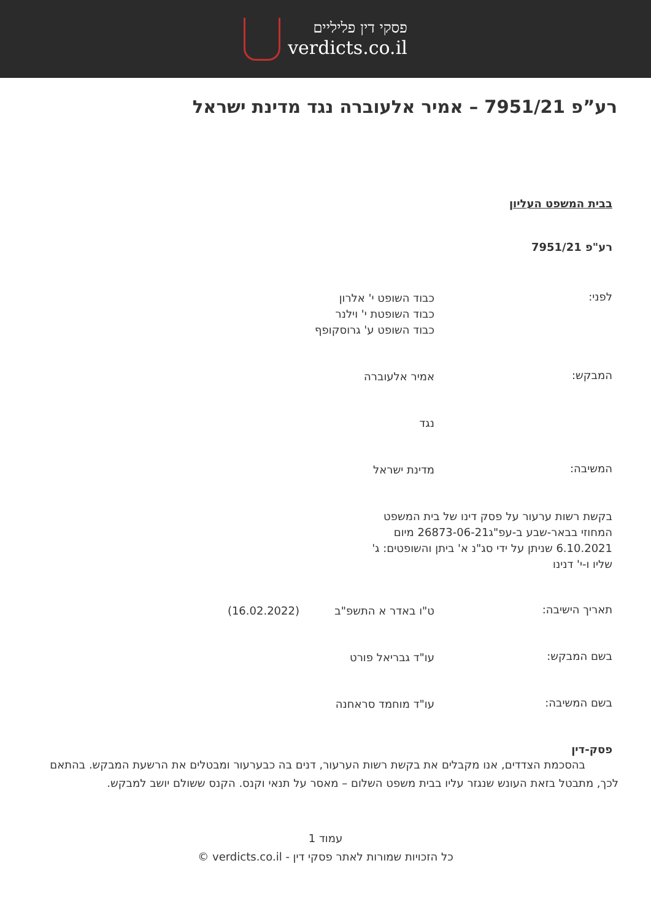פסקי דין פליליים
verdicts.co.il
רע”פ 7951/21 – אמיר אלעוברה נגד מדינת ישראל
בבית המשפט העליון
רע"פ 7951/21
לפני:
כבוד השופט י' אלרון
כבוד השופטת י' וילנר
כבוד השופט ע' גרוסקופף
המבקש:
אמיר אלעוברה
נגד
המשיבה:
מדינת ישראל
בקשת רשות ערעור על פסק דינו של בית המשפט המחוזי בבאר-שבע ב-עפ"ג26873-06-21 מיום 6.10.2021 שניתן על ידי סג"נ א' ביתן והשופטים: ג' שליו ו-י' דנינו
תאריך הישיבה:
ט"ו באדר א התשפ"ב (16.02.2022)
בשם המבקש:
עו"ד גבריאל פורט
בשם המשיבה:
עו"ד מוחמד סראחנה
פסק-דין
   בהסכמת הצדדים, אנו מקבלים את בקשת רשות הערעור, דנים בה כבערעור ומבטלים את הרשעת המבקש. בהתאם לכך, מתבטל בזאת העונש שנגזר עליו בבית משפט השלום – מאסר על תנאי וקנס. הקנס ששולם יושב למבקש.
עמוד 1
כל הזכויות שמורות לאתר פסקי דין - verdicts.co.il ©